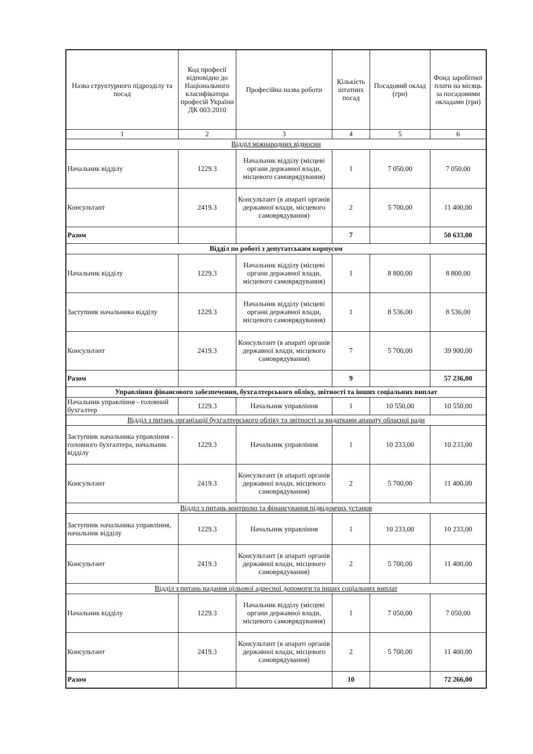| Назва структурного підрозділу та посад | Код професії відповідно до Національного класифікатора професій України ДК 003:2010 | Професійна назва роботи | Кількість штатних посад | Посадовий оклад (грн) | Фонд заробітної плати на місяць за посадовими окладами (грн) |
| --- | --- | --- | --- | --- | --- |
| 1 | 2 | 3 | 4 | 5 | 6 |
| Відділ міжнародних відносин | | | | | |
| Начальник відділу | 1229.3 | Начальник відділу (місцеві органи державної влади, місцевого самоврядування) | 1 | 7 050,00 | 7 050,00 |
| Консультант | 2419.3 | Консультант (в апараті органів державної влади, місцевого самоврядування) | 2 | 5 700,00 | 11 400,00 |
| Разом | | | 7 | | 50 633,00 |
| Відділ по роботі з депутатським корпусом | | | | | |
| Начальник відділу | 1229.3 | Начальник відділу (місцеві органи державної влади, місцевого самоврядування) | 1 | 8 800,00 | 8 800,00 |
| Заступник начальника відділу | 1229.3 | Начальник відділу (місцеві органи державної влади, місцевого самоврядування) | 1 | 8 536,00 | 8 536,00 |
| Консультант | 2419.3 | Консультант (в апараті органів державної влади, місцевого самоврядування) | 7 | 5 700,00 | 39 900,00 |
| Разом | | | 9 | | 57 236,00 |
| Управління фінансового забезпечення, бухгалтерського обліку, звітності та інших соціальних виплат | | | | | |
| Начальник управління - головний бухгалтер | 1229.3 | Начальник управління | 1 | 10 550,00 | 10 550,00 |
| Відділ з питань організації бухгалтерського обліку та звітності за видатками апарату обласної ради | | | | | |
| Заступник начальника управління - головного бухгалтера, начальник відділу | 1229.3 | Начальник управління | 1 | 10 233,00 | 10 233,00 |
| Консультант | 2419.3 | Консультант (в апараті органів державної влади, місцевого самоврядування) | 2 | 5 700,00 | 11 400,00 |
| Відділ з питань контролю та фінансування підвідомчих установ | | | | | |
| Заступник начальника управління, начальник відділу | 1229.3 | Начальник управління | 1 | 10 233,00 | 10 233,00 |
| Консультант | 2419.3 | Консультант (в апараті органів державної влади, місцевого самоврядування) | 2 | 5 700,00 | 11 400,00 |
| Відділ з питань надання цільової адресної допомоги та інших соціальних виплат | | | | | |
| Начальник відділу | 1229.3 | Начальник відділу (місцеві органи державної влади, місцевого самоврядування) | 1 | 7 050,00 | 7 050,00 |
| Консультант | 2419.3 | Консультант (в апараті органів державної влади, місцевого самоврядування) | 2 | 5 700,00 | 11 400,00 |
| Разом | | | 10 | | 72 266,00 |